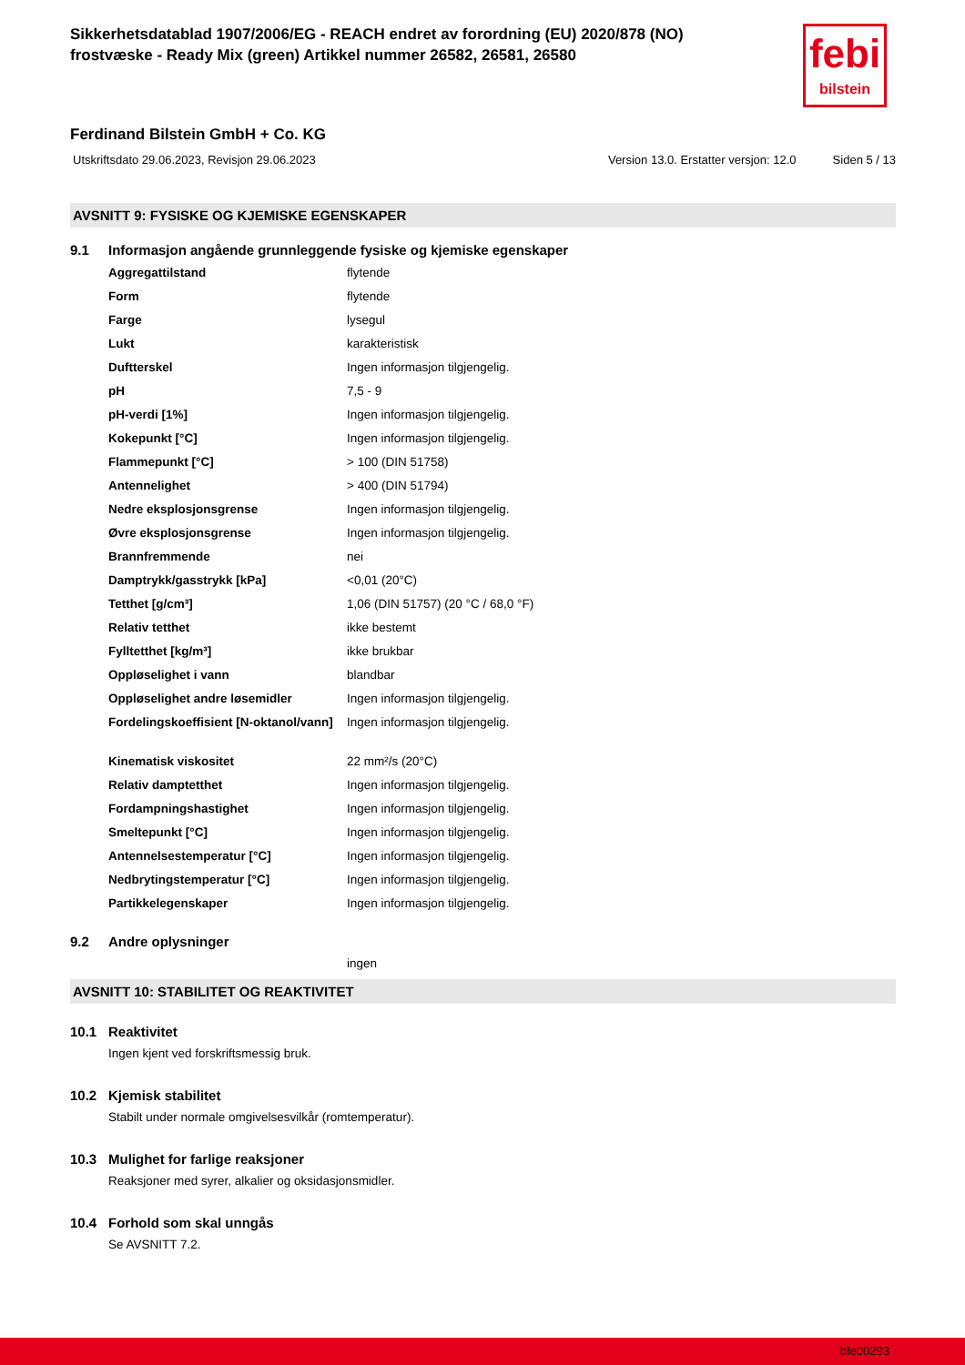Sikkerhetsdatablad 1907/2006/EG - REACH endret av forordning (EU) 2020/878 (NO)
frostvæske - Ready Mix (green) Artikkel nummer 26582, 26581, 26580
febi
bilstein
Ferdinand Bilstein GmbH + Co. KG
Utskriftsdato 29.06.2023, Revisjon 29.06.2023 Version 13.0. Erstatter versjon: 12.0 Siden 5 / 13
AVSNITT 9: FYSISKE OG KJEMISKE EGENSKAPER
9.1 Informasjon angående grunnleggende fysiske og kjemiske egenskaper
| Aggregattilstand | flytende |
| Form | flytende |
| Farge | lysegul |
| Lukt | karakteristisk |
| Duftterskel | Ingen informasjon tilgjengelig. |
| pH | 7,5 - 9 |
| pH-verdi [1%] | Ingen informasjon tilgjengelig. |
| Kokepunkt [°C] | Ingen informasjon tilgjengelig. |
| Flammepunkt [°C] | > 100 (DIN 51758) |
| Antennelighet | > 400 (DIN 51794) |
| Nedre eksplosjonsgrense | Ingen informasjon tilgjengelig. |
| Øvre eksplosjonsgrense | Ingen informasjon tilgjengelig. |
| Brannfremmende | nei |
| Damptrykk/gasstrykk [kPa] | <0,01 (20°C) |
| Tetthet [g/cm³] | 1,06 (DIN 51757) (20 °C / 68,0 °F) |
| Relativ tetthet | ikke bestemt |
| Fylltetthet [kg/m³] | ikke brukbar |
| Oppløselighet i vann | blandbar |
| Oppløselighet andre løsemidler | Ingen informasjon tilgjengelig. |
| Fordelingskoeffisient [N-oktanol/vann] | Ingen informasjon tilgjengelig. |
| Kinematisk viskositet | 22 mm²/s (20°C) |
| Relativ damptetthet | Ingen informasjon tilgjengelig. |
| Fordampningshastighet | Ingen informasjon tilgjengelig. |
| Smeltepunkt [°C] | Ingen informasjon tilgjengelig. |
| Antennelsestemperatur [°C] | Ingen informasjon tilgjengelig. |
| Nedbrytingstemperatur [°C] | Ingen informasjon tilgjengelig. |
| Partikkelegenskaper | Ingen informasjon tilgjengelig. |
9.2 Andre oplysninger
ingen
AVSNITT 10: STABILITET OG REAKTIVITET
10.1 Reaktivitet
Ingen kjent ved forskriftsmessig bruk.
10.2 Kjemisk stabilitet
Stabilt under normale omgivelsesvilkår (romtemperatur).
10.3 Mulighet for farlige reaksjoner
Reaksjoner med syrer, alkalier og oksidasjonsmidler.
10.4 Forhold som skal unngås
Se AVSNITT 7.2.
bfe00293